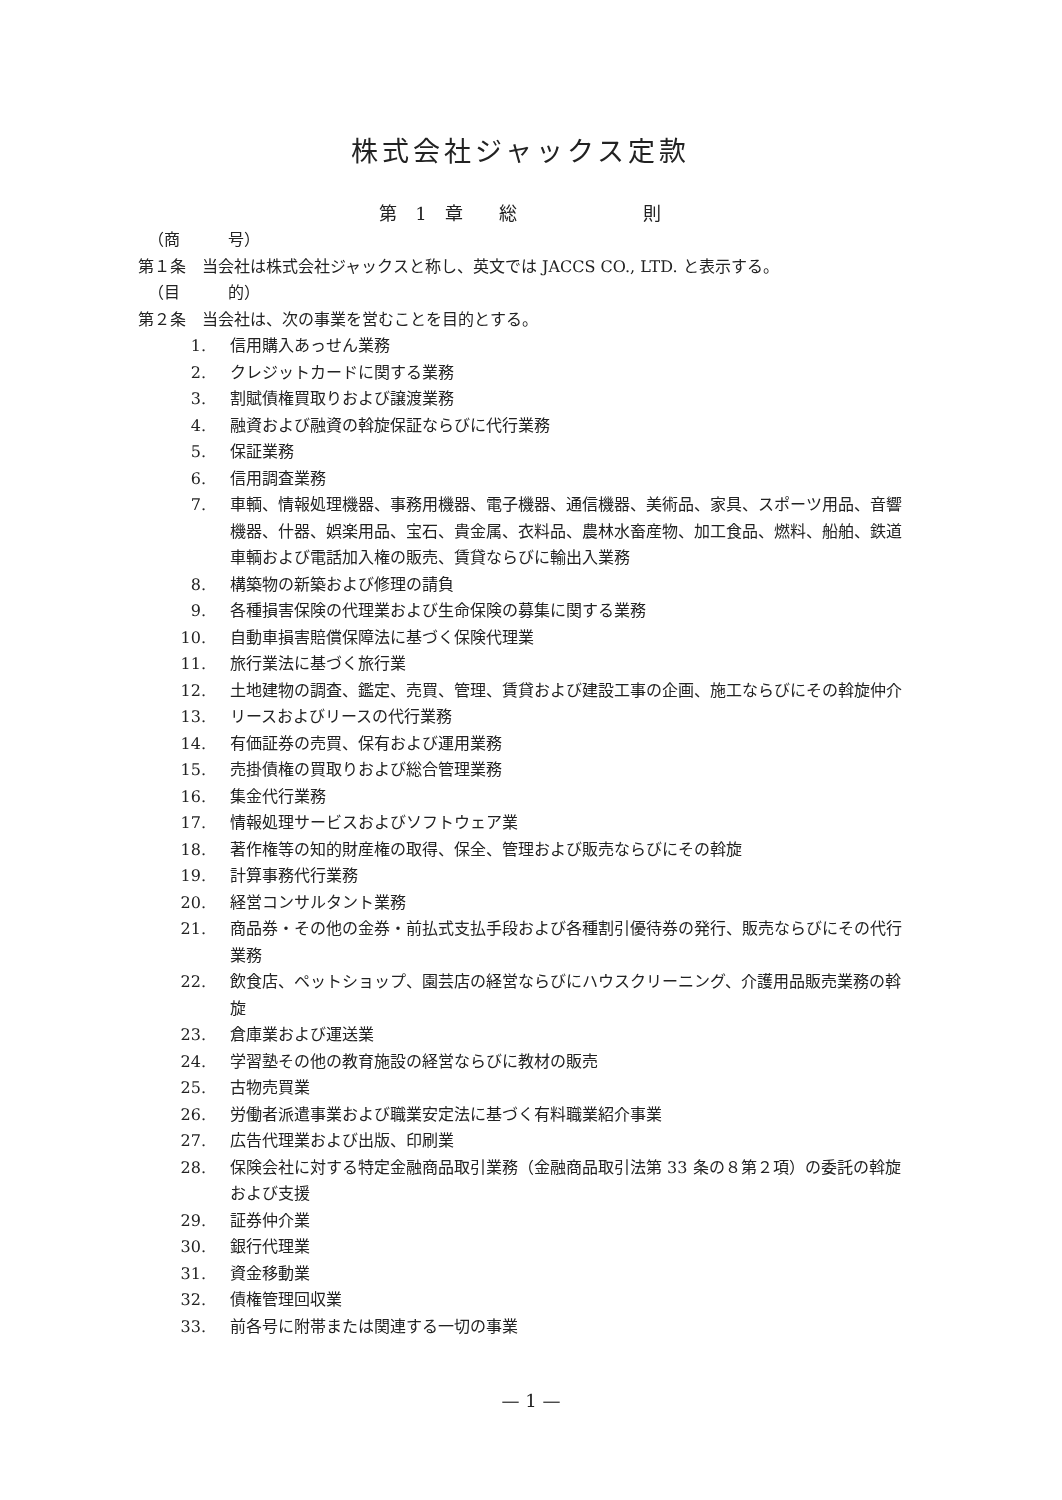株式会社ジャックス定款
第　1　章　　総　　　　　　　則
（商　　　号）
第１条　当会社は株式会社ジャックスと称し、英文では JACCS CO., LTD. と表示する。
（目　　　的）
第２条　当会社は、次の事業を営むことを目的とする。
1. 信用購入あっせん業務
2. クレジットカードに関する業務
3. 割賦債権買取りおよび譲渡業務
4. 融資および融資の斡旋保証ならびに代行業務
5. 保証業務
6. 信用調査業務
7. 車輌、情報処理機器、事務用機器、電子機器、通信機器、美術品、家具、スポーツ用品、音響機器、什器、娯楽用品、宝石、貴金属、衣料品、農林水畜産物、加工食品、燃料、船舶、鉄道車輌および電話加入権の販売、賃貸ならびに輸出入業務
8. 構築物の新築および修理の請負
9. 各種損害保険の代理業および生命保険の募集に関する業務
10. 自動車損害賠償保障法に基づく保険代理業
11. 旅行業法に基づく旅行業
12. 土地建物の調査、鑑定、売買、管理、賃貸および建設工事の企画、施工ならびにその斡旋仲介
13. リースおよびリースの代行業務
14. 有価証券の売買、保有および運用業務
15. 売掛債権の買取りおよび総合管理業務
16. 集金代行業務
17. 情報処理サービスおよびソフトウェア業
18. 著作権等の知的財産権の取得、保全、管理および販売ならびにその斡旋
19. 計算事務代行業務
20. 経営コンサルタント業務
21. 商品券・その他の金券・前払式支払手段および各種割引優待券の発行、販売ならびにその代行業務
22. 飲食店、ペットショップ、園芸店の経営ならびにハウスクリーニング、介護用品販売業務の斡旋
23. 倉庫業および運送業
24. 学習塾その他の教育施設の経営ならびに教材の販売
25. 古物売買業
26. 労働者派遣事業および職業安定法に基づく有料職業紹介事業
27. 広告代理業および出版、印刷業
28. 保険会社に対する特定金融商品取引業務（金融商品取引法第 33 条の８第２項）の委託の斡旋および支援
29. 証券仲介業
30. 銀行代理業
31. 資金移動業
32. 債権管理回収業
33. 前各号に附帯または関連する一切の事業
— 1 —